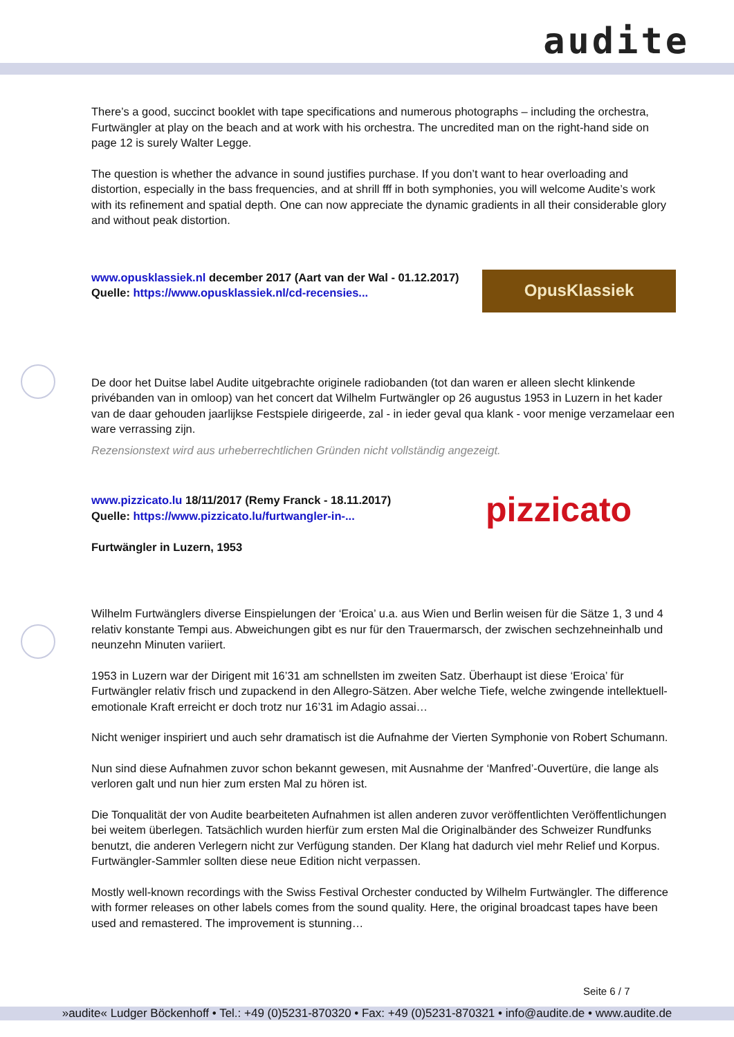audite
There’s a good, succinct booklet with tape specifications and numerous photographs – including the orchestra, Furtwängler at play on the beach and at work with his orchestra. The uncredited man on the right-hand side on page 12 is surely Walter Legge.
The question is whether the advance in sound justifies purchase. If you don’t want to hear overloading and distortion, especially in the bass frequencies, and at shrill fff in both symphonies, you will welcome Audite’s work with its refinement and spatial depth. One can now appreciate the dynamic gradients in all their considerable glory and without peak distortion.
www.opusklassiek.nl december 2017 (Aart van der Wal - 01.12.2017)
Quelle: https://www.opusklassiek.nl/cd-recensies...
OpusKlassiek
De door het Duitse label Audite uitgebrachte originele radiobanden (tot dan waren er alleen slecht klinkende privébanden van in omloop) van het concert dat Wilhelm Furtwängler op 26 augustus 1953 in Luzern in het kader van de daar gehouden jaarlijkse Festspiele dirigeerde, zal - in ieder geval qua klank - voor menige verzamelaar een ware verrassing zijn.
Rezensionstext wird aus urheberrechtlichen Gründen nicht vollständig angezeigt.
www.pizzicato.lu 18/11/2017 (Remy Franck - 18.11.2017)
Quelle: https://www.pizzicato.lu/furtwangler-in-...
Furtwängler in Luzern, 1953
pizzicato
Wilhelm Furtwänglers diverse Einspielungen der ‘Eroica’ u.a. aus Wien und Berlin weisen für die Sätze 1, 3 und 4 relativ konstante Tempi aus. Abweichungen gibt es nur für den Trauermarsch, der zwischen sechzehneinhalb und neunzehn Minuten variiert.
1953 in Luzern war der Dirigent mit 16’31 am schnellsten im zweiten Satz. Überhaupt ist diese ‘Eroica’ für Furtwängler relativ frisch und zupackend in den Allegro-Sätzen. Aber welche Tiefe, welche zwingende intellektuell-emotionale Kraft erreicht er doch trotz nur 16’31 im Adagio assai…
Nicht weniger inspiriert und auch sehr dramatisch ist die Aufnahme der Vierten Symphonie von Robert Schumann.
Nun sind diese Aufnahmen zuvor schon bekannt gewesen, mit Ausnahme der ‘Manfred’-Ouvertüre, die lange als verloren galt und nun hier zum ersten Mal zu hören ist.
Die Tonqualität der von Audite bearbeiteten Aufnahmen ist allen anderen zuvor veröffentlichten Veröffentlichungen bei weitem überlegen. Tatsächlich wurden hierfür zum ersten Mal die Originalbänder des Schweizer Rundfunks benutzt, die anderen Verlegern nicht zur Verfügung standen. Der Klang hat dadurch viel mehr Relief und Korpus. Furtwängler-Sammler sollten diese neue Edition nicht verpassen.
Mostly well-known recordings with the Swiss Festival Orchester conducted by Wilhelm Furtwängler. The difference with former releases on other labels comes from the sound quality. Here, the original broadcast tapes have been used and remastered. The improvement is stunning…
Seite 6 / 7
»audite« Ludger Böckenhoff • Tel.: +49 (0)5231-870320 • Fax: +49 (0)5231-870321 • info@audite.de • www.audite.de